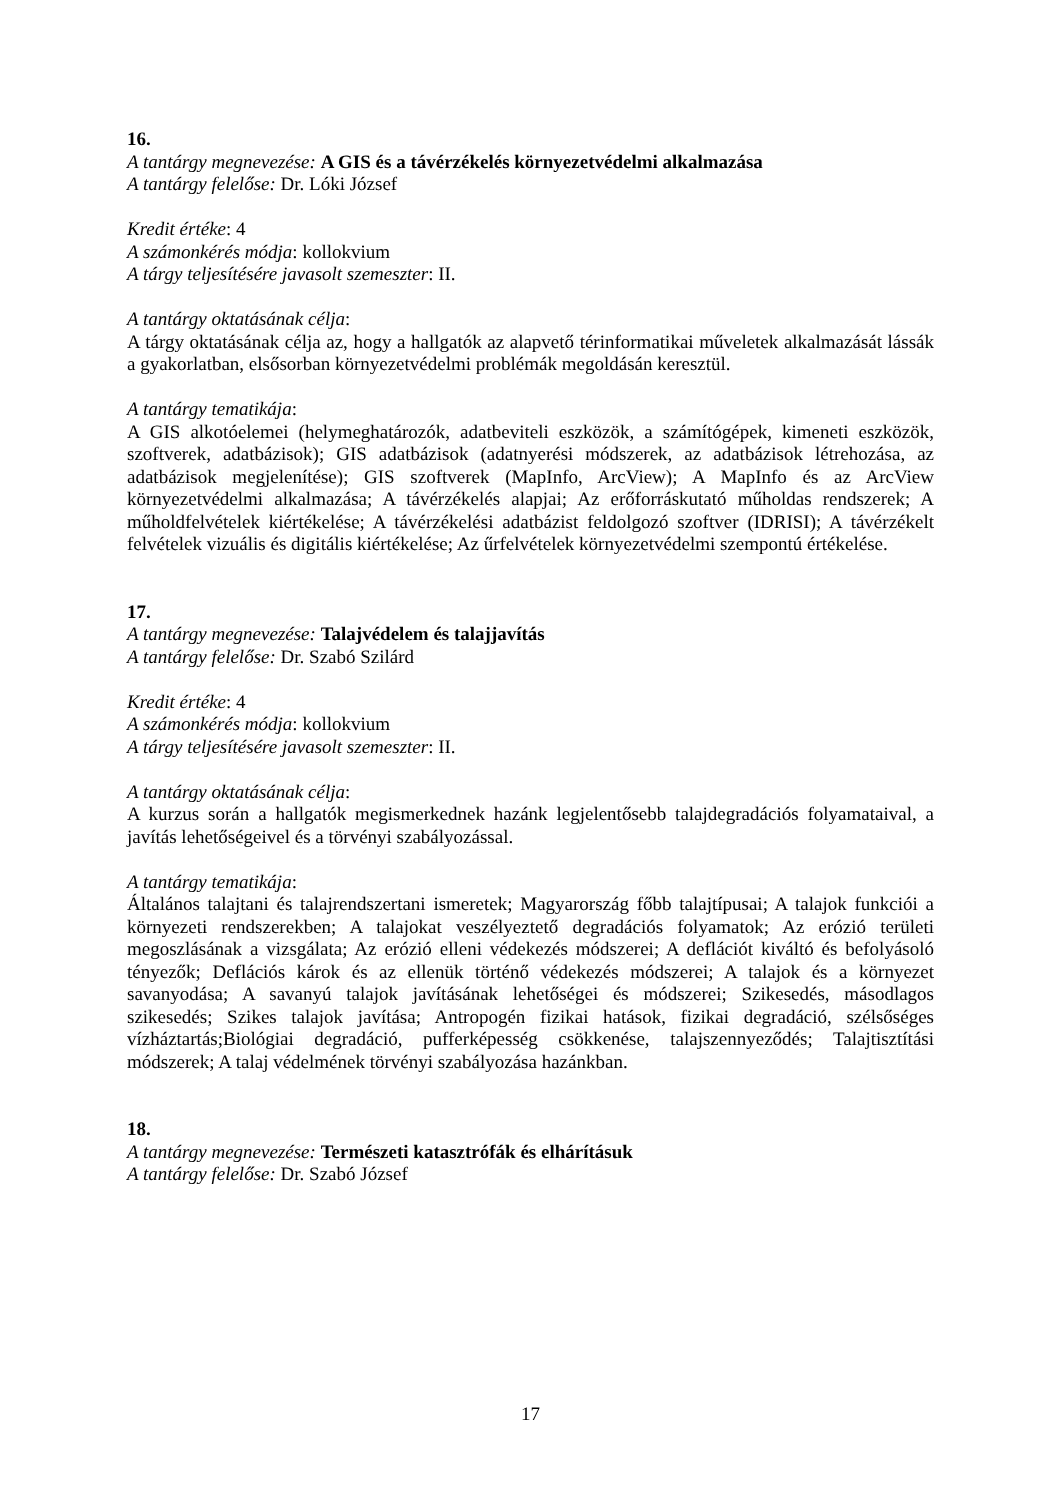16.
A tantárgy megnevezése: A GIS és a távérzékelés környezetvédelmi alkalmazása
A tantárgy felelőse: Dr. Lóki József
Kredit értéke: 4
A számonkérés módja: kollokvium
A tárgy teljesítésére javasolt szemeszter: II.
A tantárgy oktatásának célja:
A tárgy oktatásának célja az, hogy a hallgatók az alapvető térinformatikai műveletek alkalmazását lássák a gyakorlatban, elsősorban környezetvédelmi problémák megoldásán keresztül.
A tantárgy tematikája:
A GIS alkotóelemei (helymeghatározók, adatbeviteli eszközök, a számítógépek, kimeneti eszközök, szoftverek, adatbázisok); GIS adatbázisok (adatnyerési módszerek, az adatbázisok létrehozása, az adatbázisok megjelenítése); GIS szoftverek (MapInfo, ArcView); A MapInfo és az ArcView környezetvédelmi alkalmazása; A távérzékelés alapjai; Az erőforráskutató műholdas rendszerek; A műholdfelvételek kiértékelése; A távérzékelési adatbázist feldolgozó szoftver (IDRISI); A távérzékelt felvételek vizuális és digitális kiértékelése; Az űrfelvételek környezetvédelmi szempontú értékelése.
17.
A tantárgy megnevezése: Talajvédelem és talajjavítás
A tantárgy felelőse: Dr. Szabó Szilárd
Kredit értéke: 4
A számonkérés módja: kollokvium
A tárgy teljesítésére javasolt szemeszter: II.
A tantárgy oktatásának célja:
A kurzus során a hallgatók megismerkednek hazánk legjelentősebb talajdegradációs folyamataival, a javítás lehetőségeivel és a törvényi szabályozással.
A tantárgy tematikája:
Általános talajtani és talajrendszertani ismeretek; Magyarország főbb talajtípusai; A talajok funkciói a környezeti rendszerekben; A talajokat veszélyeztető degradációs folyamatok; Az erózió területi megoszlásának a vizsgálata; Az erózió elleni védekezés módszerei; A deflációt kiváltó és befolyásoló tényezők; Deflációs károk és az ellenük történő védekezés módszerei; A talajok és a környezet savanyodása; A savanyú talajok javításának lehetőségei és módszerei; Szikesedés, másodlagos szikesedés; Szikes talajok javítása; Antropogén fizikai hatások, fizikai degradáció, szélsőséges vízháztartás;Biológiai degradáció, pufferképesség csökkenése, talajszennyeződés; Talajtisztítási módszerek; A talaj védelmének törvényi szabályozása hazánkban.
18.
A tantárgy megnevezése: Természeti katasztrófák és elhárításuk
A tantárgy felelőse: Dr. Szabó József
17